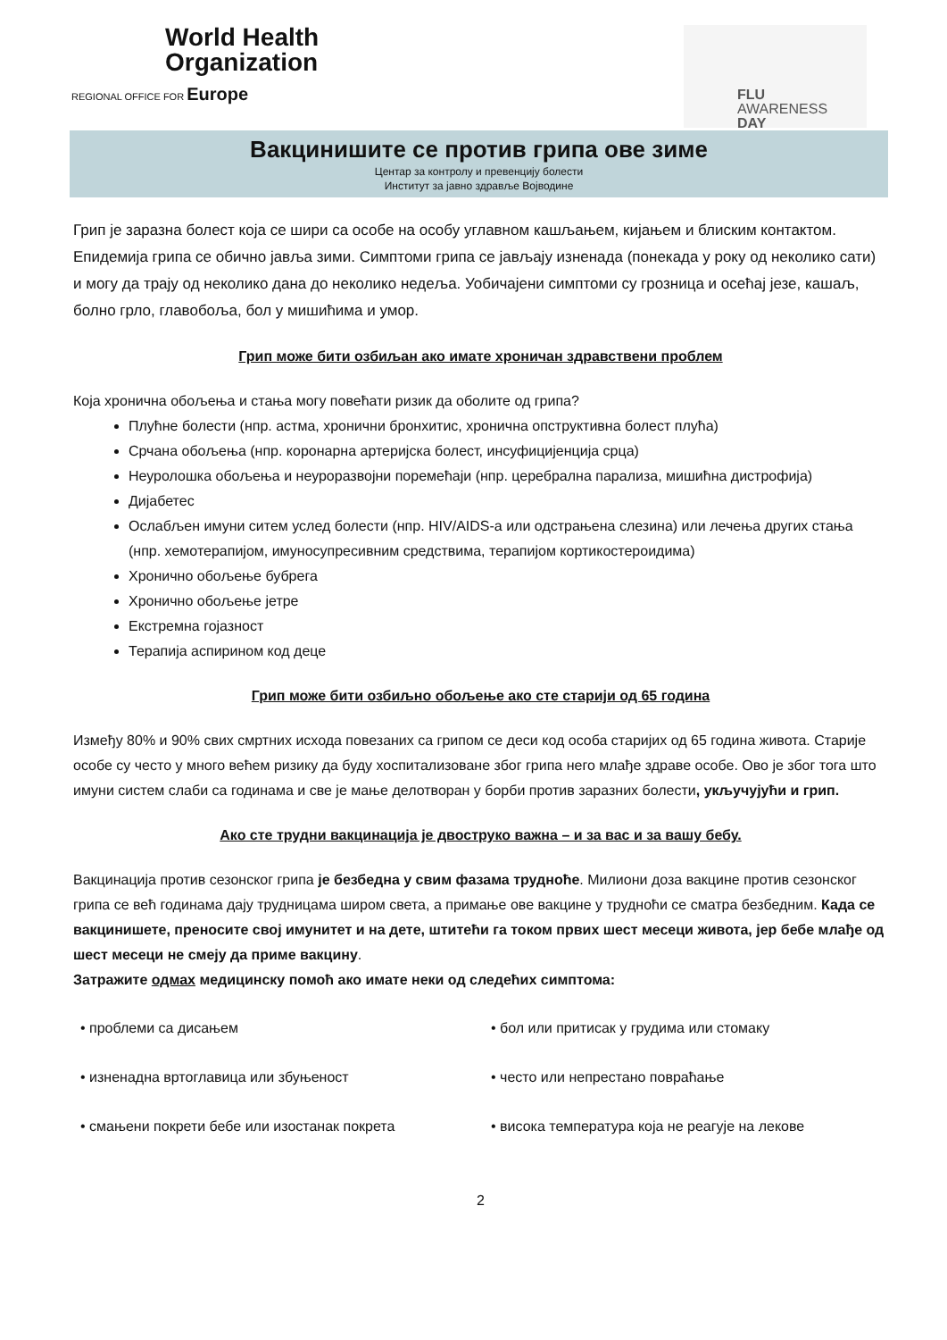World Health
Organization
REGIONAL OFFICE FOR Europe
FLU
AWARENESS
DAY
Вакцинишите се против грипа ове зиме
Центар за контролу и превенцију болести
Институт за јавно здравље Војводине
Грип је заразна болест која се шири са особе на особу углавном кашљањем, кијањем и блиским контактом. Епидемија грипа се обично јавља зими. Симптоми грипа се јављају изненада (понекада у року од неколико сати) и могу да трају од неколико дана до неколико недеља. Уобичајени симптоми су грозница и осећај језе, кашаљ, болно грло, главобоља, бол у мишићима и умор.
Грип може бити озбиљан ако имате хроничан здравствени проблем
Која хронична обољења и стања могу повећати ризик да оболите од грипа?
Плућне болести (нпр. астма, хронични бронхитис, хронична опструктивна болест плућа)
Срчана обољења (нпр. коронарна артеријска болест, инсуфицијенција срца)
Неуролошка обољења и неуроразвојни поремећаји (нпр. церебрална парализа, мишићна дистрофија)
Дијабетес
Ослабљен имуни ситем услед болести (нпр. HIV/AIDS-а или одстрањена слезина) или лечења других стања (нпр. хемотерапијом, имуносупресивним средствима, терапијом кортикостероидима)
Хронично обољење бубрега
Хронично обољење јетре
Екстремна гојазност
Терапија аспирином код деце
Грип може бити озбиљно обољење ако сте старији од 65 година
Између 80% и 90% свих смртних исхода повезаних са грипом се деси код особа старијих од 65 година живота. Старије особе су често у много већем ризику да буду хоспитализоване због грипа него млађе здраве особе. Ово је због тога што имуни систем слаби са годинама и све је мање делотворан у борби против заразних болести, укључујући и грип.
Ако сте трудни вакцинација је двоструко важна – и за вас и за вашу бебу.
Вакцинација против сезонског грипа је безбедна у свим фазама трудноће. Милиони доза вакцине против сезонског грипа се већ годинама дају трудницама широм света, а примање ове вакцине у трудноћи се сматра безбедним. Када се вакцинишете, преносите свој имунитет и на дете, штитећи га током првих шест месеци живота, јер бебе млађе од шест месеци не смеју да приме вакцину.
Затражите одмах медицинску помоћ ако имате неки од следећих симптома:
• проблеми са дисањем
• бол или притисак у грудима или стомаку
• изненадна вртоглавица или збуњеност
• често или непрестано повраћање
• смањени покрети бебе или изостанак покрета
• висока температура која не реагује на лекове
2